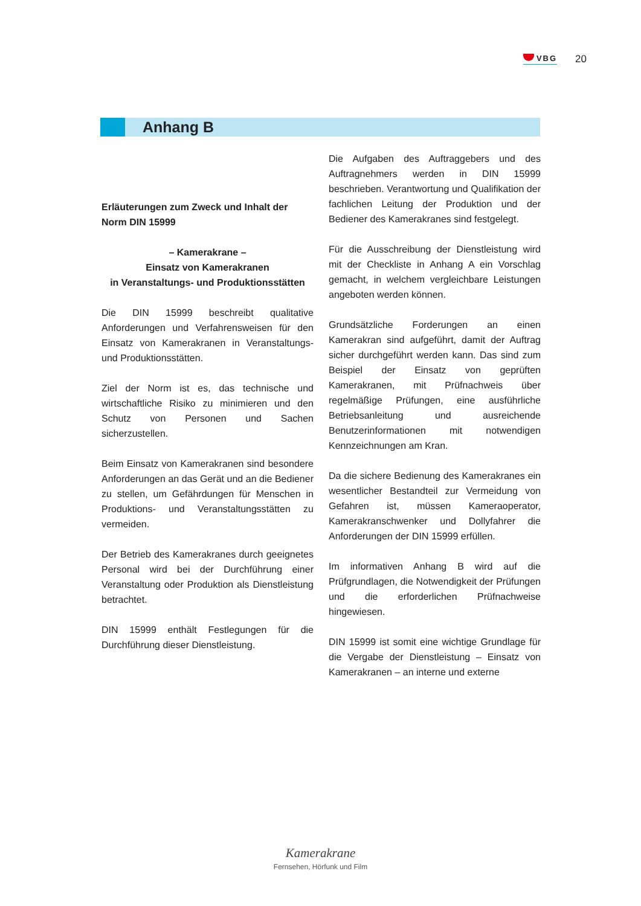VBG
20
Anhang B
Erläuterungen zum Zweck und Inhalt der Norm DIN 15999
– Kamerakrane –
Einsatz von Kamerakranen
in Veranstaltungs- und Produktionsstätten
Die DIN 15999 beschreibt qualitative Anforderungen und Verfahrensweisen für den Einsatz von Kamerakranen in Veranstaltungs- und Produktionsstätten.
Ziel der Norm ist es, das technische und wirtschaftliche Risiko zu minimieren und den Schutz von Personen und Sachen sicherzustellen.
Beim Einsatz von Kamerakranen sind besondere Anforderungen an das Gerät und an die Bediener zu stellen, um Gefährdungen für Menschen in Produktions- und Veranstaltungsstätten zu vermeiden.
Der Betrieb des Kamerakranes durch geeignetes Personal wird bei der Durchführung einer Veranstaltung oder Produktion als Dienstleistung betrachtet.
DIN 15999 enthält Festlegungen für die Durchführung dieser Dienstleistung.
Die Aufgaben des Auftraggebers und des Auftragnehmers werden in DIN 15999 beschrieben. Verantwortung und Qualifikation der fachlichen Leitung der Produktion und der Bediener des Kamerakranes sind festgelegt.
Für die Ausschreibung der Dienstleistung wird mit der Checkliste in Anhang A ein Vorschlag gemacht, in welchem vergleichbare Leistungen angeboten werden können.
Grundsätzliche Forderungen an einen Kamerakran sind aufgeführt, damit der Auftrag sicher durchgeführt werden kann. Das sind zum Beispiel der Einsatz von geprüften Kamerakranen, mit Prüfnachweis über regelmäßige Prüfungen, eine ausführliche Betriebsanleitung und ausreichende Benutzerinformationen mit notwendigen Kennzeichnungen am Kran.
Da die sichere Bedienung des Kamerakranes ein wesentlicher Bestandteil zur Vermeidung von Gefahren ist, müssen Kameraoperator, Kamerakranschwenker und Dollyfahrer die Anforderungen der DIN 15999 erfüllen.
Im informativen Anhang B wird auf die Prüfgrundlagen, die Notwendigkeit der Prüfungen und die erforderlichen Prüfnachweise hingewiesen.
DIN 15999 ist somit eine wichtige Grundlage für die Vergabe der Dienstleistung – Einsatz von Kamerakranen – an interne und externe
Kamerakrane
Fernsehen, Hörfunk und Film